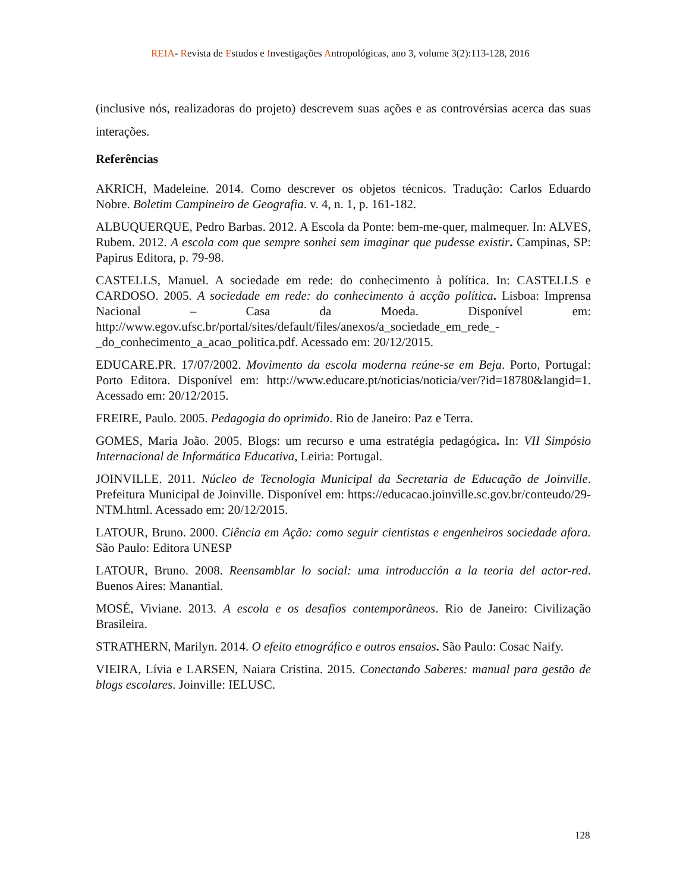REIA- Revista de Estudos e Investigações Antropológicas, ano 3, volume 3(2):113-128, 2016
(inclusive nós, realizadoras do projeto) descrevem suas ações e as controvérsias acerca das suas interações.
Referências
AKRICH, Madeleine. 2014. Como descrever os objetos técnicos. Tradução: Carlos Eduardo Nobre. Boletim Campineiro de Geografia. v. 4, n. 1, p. 161-182.
ALBUQUERQUE, Pedro Barbas. 2012. A Escola da Ponte: bem-me-quer, malmequer. In: ALVES, Rubem. 2012. A escola com que sempre sonhei sem imaginar que pudesse existir. Campinas, SP: Papirus Editora, p. 79-98.
CASTELLS, Manuel. A sociedade em rede: do conhecimento à política. In: CASTELLS e CARDOSO. 2005. A sociedade em rede: do conhecimento à acção política. Lisboa: Imprensa Nacional – Casa da Moeda. Disponível em: http://www.egov.ufsc.br/portal/sites/default/files/anexos/a_sociedade_em_rede_-_do_conhecimento_a_acao_politica.pdf. Acessado em: 20/12/2015.
EDUCARE.PR. 17/07/2002. Movimento da escola moderna reúne-se em Beja. Porto, Portugal: Porto Editora. Disponível em: http://www.educare.pt/noticias/noticia/ver/?id=18780&langid=1. Acessado em: 20/12/2015.
FREIRE, Paulo. 2005. Pedagogia do oprimido. Rio de Janeiro: Paz e Terra.
GOMES, Maria João. 2005. Blogs: um recurso e uma estratégia pedagógica. In: VII Simpósio Internacional de Informática Educativa, Leiria: Portugal.
JOINVILLE. 2011. Núcleo de Tecnologia Municipal da Secretaria de Educação de Joinville. Prefeitura Municipal de Joinville. Disponível em: https://educacao.joinville.sc.gov.br/conteudo/29-NTM.html. Acessado em: 20/12/2015.
LATOUR, Bruno. 2000. Ciência em Ação: como seguir cientistas e engenheiros sociedade afora. São Paulo: Editora UNESP
LATOUR, Bruno. 2008. Reensamblar lo social: uma introducción a la teoria del actor-red. Buenos Aires: Manantial.
MOSÉ, Viviane. 2013. A escola e os desafios contemporâneos. Rio de Janeiro: Civilização Brasileira.
STRATHERN, Marilyn. 2014. O efeito etnográfico e outros ensaios. São Paulo: Cosac Naify.
VIEIRA, Lívia e LARSEN, Naiara Cristina. 2015. Conectando Saberes: manual para gestão de blogs escolares. Joinville: IELUSC.
128